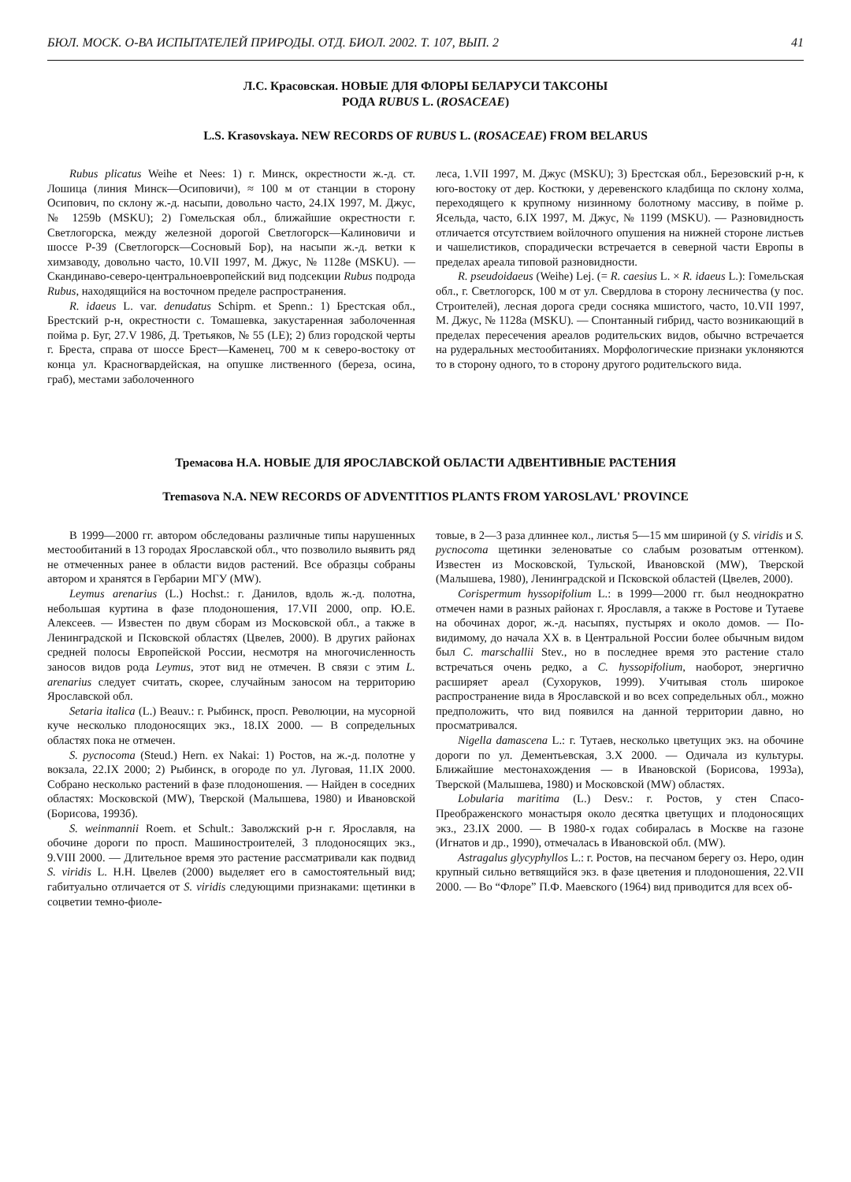БЮЛ. МОСК. О-ВА ИСПЫТАТЕЛЕЙ ПРИРОДЫ. ОТД. БИОЛ. 2002. Т. 107, ВЫП. 2 41
Л.С. Красовская. НОВЫЕ ДЛЯ ФЛОРЫ БЕЛАРУСИ ТАКСОНЫ
РОДА RUBUS L. (ROSACEAE)
L.S. Krasovskaya. NEW RECORDS OF RUBUS L. (ROSACEAE) FROM BELARUS
Rubus plicatus Weihe et Nees: 1) г. Минск, окрестности ж.-д. ст. Лошица (линия Минск—Осиповичи), ≈ 100 м от станции в сторону Осипович, по склону ж.-д. насыпи, довольно часто, 24.IX 1997, М. Джус, № 1259b (MSKU); 2) Гомельская обл., ближайшие окрестности г. Светлогорска, между железной дорогой Светлогорск—Калиновичи и шоссе Р-39 (Светлогорск—Сосновый Бор), на насыпи ж.-д. ветки к химзаводу, довольно часто, 10.VII 1997, М. Джус, № 1128е (MSKU). — Скандинаво-северо-центральноевропейский вид подсекции Rubus подрода Rubus, находящийся на восточном пределе распространения.
R. idaeus L. var. denudatus Schipm. et Spenn.: 1) Брестская обл., Брестский р-н, окрестности с. Томашевка, закустаренная заболоченная пойма р. Буг, 27.V 1986, Д. Третьяков, № 55 (LE); 2) близ городской черты г. Бреста, справа от шоссе Брест—Каменец, 700 м к северо-востоку от конца ул. Красногвардейская, на опушке лиственного (береза, осина, граб), местами заболоченного
леса, 1.VII 1997, М. Джус (MSKU); 3) Брестская обл., Березовский р-н, к юго-востоку от дер. Костюки, у деревенского кладбища по склону холма, переходящего к крупному низинному болотному массиву, в пойме р. Ясельда, часто, 6.IX 1997, М. Джус, № 1199 (MSKU). — Разновидность отличается отсутствием войлочного опушения на нижней стороне листьев и чашелистиков, спорадически встречается в северной части Европы в пределах ареала типовой разновидности.
R. pseudoidaeus (Weihe) Lej. (= R. caesius L. × R. idaeus L.): Гомельская обл., г. Светлогорск, 100 м от ул. Свердлова в сторону лесничества (у пос. Строителей), лесная дорога среди сосняка мшистого, часто, 10.VII 1997, М. Джус, № 1128а (MSKU). — Спонтанный гибрид, часто возникающий в пределах пересечения ареалов родительских видов, обычно встречается на рудеральных местообитаниях. Морфологические признаки уклоняются то в сторону одного, то в сторону другого родительского вида.
Тремасова Н.А. НОВЫЕ ДЛЯ ЯРОСЛАВСКОЙ ОБЛАСТИ АДВЕНТИВНЫЕ РАСТЕНИЯ
Tremasova N.A. NEW RECORDS OF ADVENTITIOS PLANTS FROM YAROSLAVL' PROVINCE
В 1999—2000 гг. автором обследованы различные типы нарушенных местообитаний в 13 городах Ярославской обл., что позволило выявить ряд не отмеченных ранее в области видов растений. Все образцы собраны автором и хранятся в Гербарии МГУ (MW).
Leymus arenarius (L.) Hochst.: г. Данилов, вдоль ж.-д. полотна, небольшая куртина в фазе плодоношения, 17.VII 2000, опр. Ю.Е. Алексеев. — Известен по двум сборам из Московской обл., а также в Ленинградской и Псковской областях (Цвелев, 2000). В других районах средней полосы Европейской России, несмотря на многочисленность заносов видов рода Leymus, этот вид не отмечен. В связи с этим L. arenarius следует считать, скорее, случайным заносом на территорию Ярославской обл.
Setaria italica (L.) Beauv.: г. Рыбинск, просп. Революции, на мусорной куче несколько плодоносящих экз., 18.IX 2000. — В сопредельных областях пока не отмечен.
S. pycnocoma (Steud.) Hern. ex Nakai: 1) Ростов, на ж.-д. полотне у вокзала, 22.IX 2000; 2) Рыбинск, в огороде по ул. Луговая, 11.IX 2000. Собрано несколько растений в фазе плодоношения. — Найден в соседних областях: Московской (MW), Тверской (Малышева, 1980) и Ивановской (Борисова, 1993б).
S. weinmannii Roem. et Schult.: Заволжский р-н г. Ярославля, на обочине дороги по просп. Машиностроителей, 3 плодоносящих экз., 9.VIII 2000. — Длительное время это растение рассматривали как подвид S. viridis L. Н.Н. Цвелев (2000) выделяет его в самостоятельный вид; габитуально отличается от S. viridis следующими признаками: щетинки в соцветии темно-фиоле-
товые, в 2—3 раза длиннее кол., листья 5—15 мм шириной (у S. viridis и S. pycnocoma щетинки зеленоватые со слабым розоватым оттенком). Известен из Московской, Тульской, Ивановской (MW), Тверской (Малышева, 1980), Ленинградской и Псковской областей (Цвелев, 2000).
Corispermum hyssopifolium L.: в 1999—2000 гг. был неоднократно отмечен нами в разных районах г. Ярославля, а также в Ростове и Тутаеве на обочинах дорог, ж.-д. насыпях, пустырях и около домов. — По-видимому, до начала XX в. в Центральной России более обычным видом был C. marschallii Stev., но в последнее время это растение стало встречаться очень редко, а C. hyssopifolium, наоборот, энергично расширяет ареал (Сухоруков, 1999). Учитывая столь широкое распространение вида в Ярославской и во всех сопредельных обл., можно предположить, что вид появился на данной территории давно, но просматривался.
Nigella damascena L.: г. Тутаев, несколько цветущих экз. на обочине дороги по ул. Дементьевская, 3.X 2000. — Одичала из культуры. Ближайшие местонахождения — в Ивановской (Борисова, 1993а), Тверской (Малышева, 1980) и Московской (MW) областях.
Lobularia maritima (L.) Desv.: г. Ростов, у стен Спасо-Преображенского монастыря около десятка цветущих и плодоносящих экз., 23.IX 2000. — В 1980-х годах собиралась в Москве на газоне (Игнатов и др., 1990), отмечалась в Ивановской обл. (MW).
Astragalus glycyphyllos L.: г. Ростов, на песчаном берегу оз. Неро, один крупный сильно ветвящийся экз. в фазе цветения и плодоношения, 22.VII 2000. — Во “Флоре” П.Ф. Маевского (1964) вид приводится для всех об-